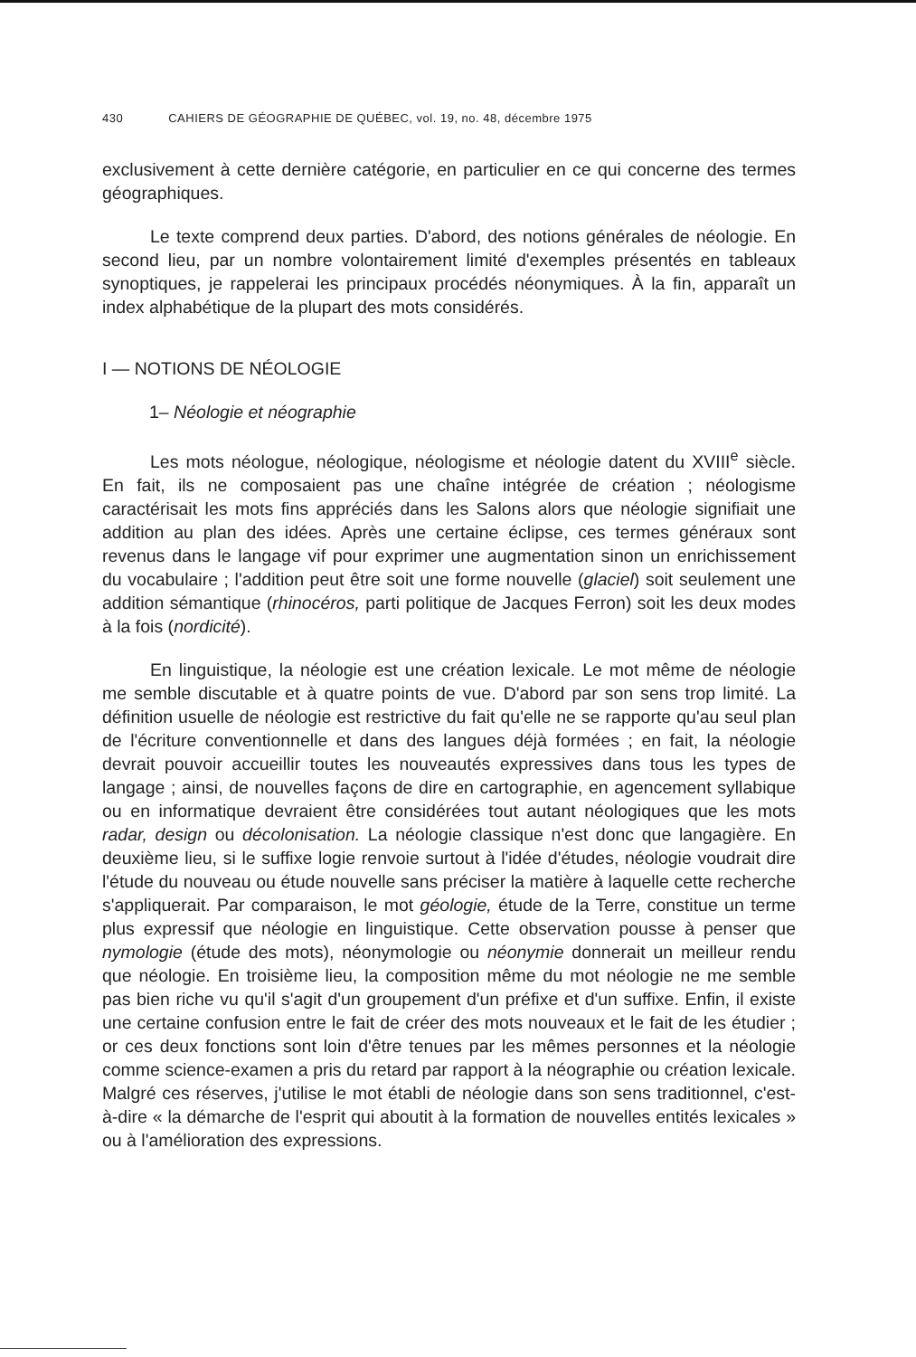430 CAHIERS DE GÉOGRAPHIE DE QUÉBEC, vol. 19, no. 48, décembre 1975
exclusivement à cette dernière catégorie, en particulier en ce qui concerne des termes géographiques.
Le texte comprend deux parties. D'abord, des notions générales de néologie. En second lieu, par un nombre volontairement limité d'exemples présentés en tableaux synoptiques, je rappelerai les principaux procédés néonymiques. À la fin, apparaît un index alphabétique de la plupart des mots considérés.
I — NOTIONS DE NÉOLOGIE
1– Néologie et néographie
Les mots néologue, néologique, néologisme et néologie datent du XVIII<sup>e</sup> siècle. En fait, ils ne composaient pas une chaîne intégrée de création ; néologisme caractérisait les mots fins appréciés dans les Salons alors que néologie signifiait une addition au plan des idées. Après une certaine éclipse, ces termes généraux sont revenus dans le langage vif pour exprimer une augmentation sinon un enrichissement du vocabulaire ; l'addition peut être soit une forme nouvelle (glaciel) soit seulement une addition sémantique (rhinocéros, parti politique de Jacques Ferron) soit les deux modes à la fois (nordicité).
En linguistique, la néologie est une création lexicale. Le mot même de néologie me semble discutable et à quatre points de vue. D'abord par son sens trop limité. La définition usuelle de néologie est restrictive du fait qu'elle ne se rapporte qu'au seul plan de l'écriture conventionnelle et dans des langues déjà formées ; en fait, la néologie devrait pouvoir accueillir toutes les nouveautés expressives dans tous les types de langage ; ainsi, de nouvelles façons de dire en cartographie, en agencement syllabique ou en informatique devraient être considérées tout autant néologiques que les mots radar, design ou décolonisation. La néologie classique n'est donc que langagière. En deuxième lieu, si le suffixe logie renvoie surtout à l'idée d'études, néologie voudrait dire l'étude du nouveau ou étude nouvelle sans préciser la matière à laquelle cette recherche s'appliquerait. Par comparaison, le mot géologie, étude de la Terre, constitue un terme plus expressif que néologie en linguistique. Cette observation pousse à penser que nymologie (étude des mots), néonymologie ou néonymie donnerait un meilleur rendu que néologie. En troisième lieu, la composition même du mot néologie ne me semble pas bien riche vu qu'il s'agit d'un groupement d'un préfixe et d'un suffixe. Enfin, il existe une certaine confusion entre le fait de créer des mots nouveaux et le fait de les étudier ; or ces deux fonctions sont loin d'être tenues par les mêmes personnes et la néologie comme science-examen a pris du retard par rapport à la néographie ou création lexicale. Malgré ces réserves, j'utilise le mot établi de néologie dans son sens traditionnel, c'est-à-dire « la démarche de l'esprit qui aboutit à la formation de nouvelles entités lexicales » ou à l'amélioration des expressions.